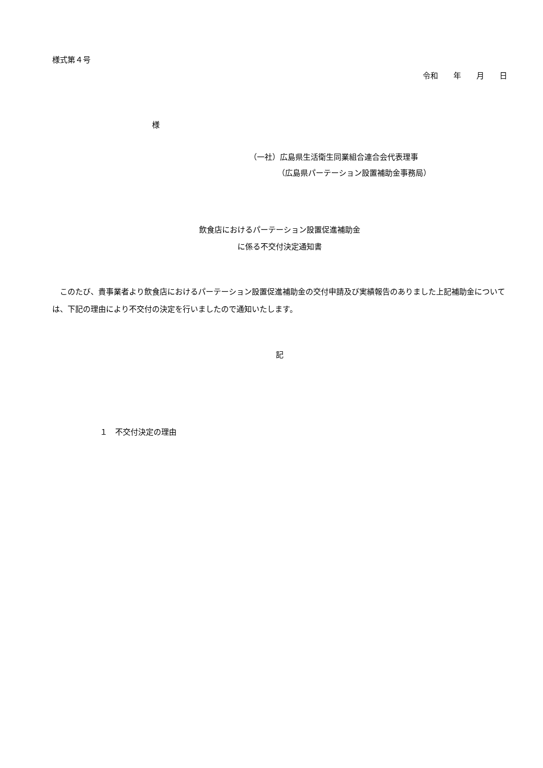様式第４号
令和　　年　　月　　日
様
（一社）広島県生活衛生同業組合連合会代表理事
（広島県パーテーション設置補助金事務局）
飲食店におけるパーテーション設置促進補助金
に係る不交付決定通知書
　このたび、貴事業者より飲食店におけるパーテーション設置促進補助金の交付申請及び実績報告のありました上記補助金については、下記の理由により不交付の決定を行いましたので通知いたします。
記
１　不交付決定の理由